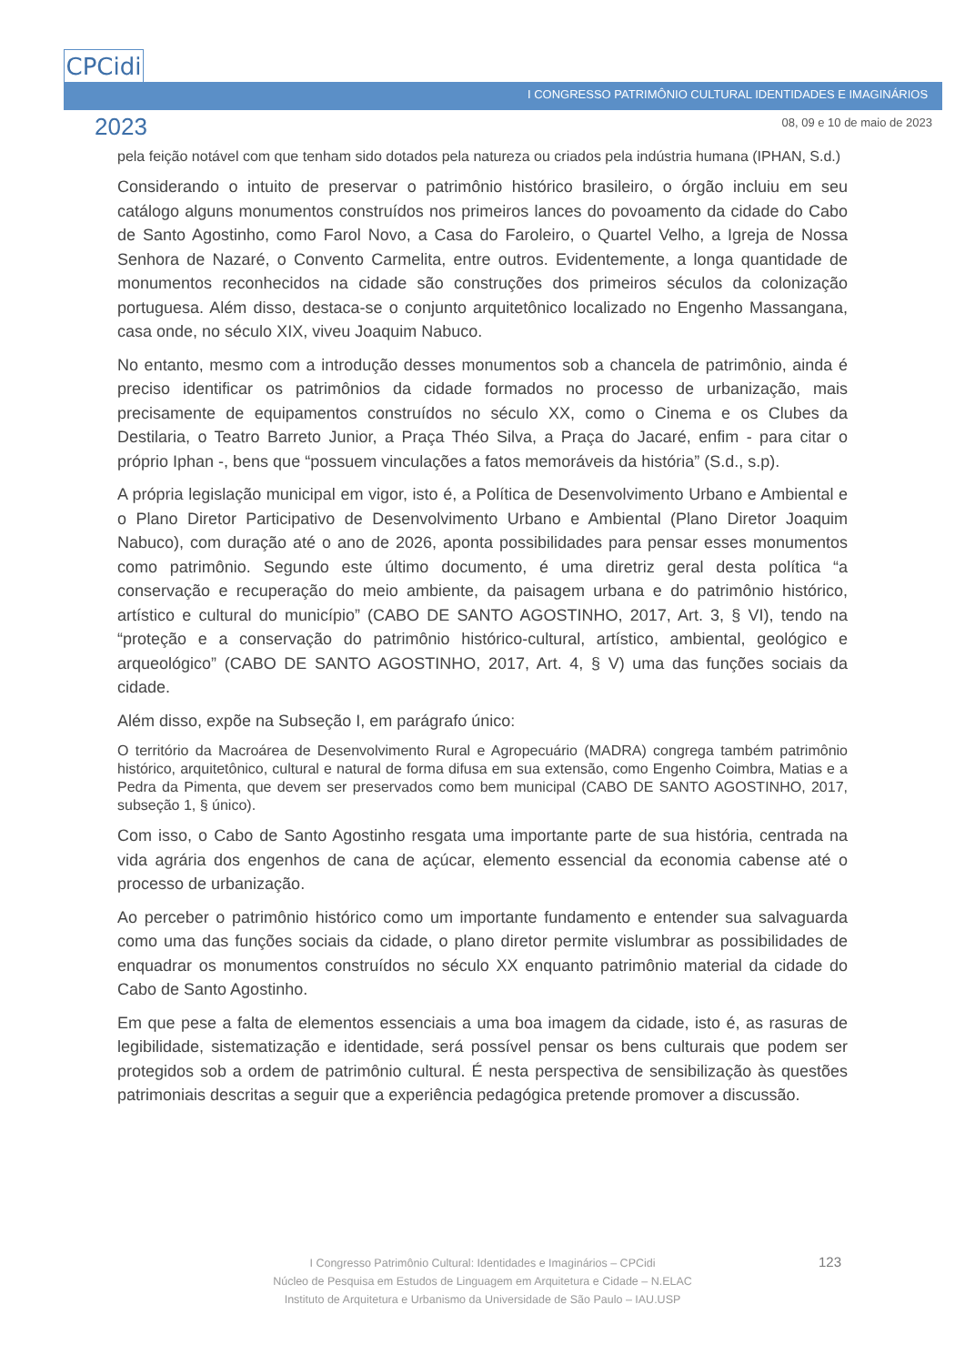CPCidi
2023
I CONGRESSO PATRIMÔNIO CULTURAL IDENTIDADES E IMAGINÁRIOS
08, 09 e 10 de maio de 2023
pela feição notável com que tenham sido dotados pela natureza ou criados pela indústria humana (IPHAN, S.d.)
Considerando o intuito de preservar o patrimônio histórico brasileiro, o órgão incluiu em seu catálogo alguns monumentos construídos nos primeiros lances do povoamento da cidade do Cabo de Santo Agostinho, como Farol Novo, a Casa do Faroleiro, o Quartel Velho, a Igreja de Nossa Senhora de Nazaré, o Convento Carmelita, entre outros. Evidentemente, a longa quantidade de monumentos reconhecidos na cidade são construções dos primeiros séculos da colonização portuguesa. Além disso, destaca-se o conjunto arquitetônico localizado no Engenho Massangana, casa onde, no século XIX, viveu Joaquim Nabuco.
No entanto, mesmo com a introdução desses monumentos sob a chancela de patrimônio, ainda é preciso identificar os patrimônios da cidade formados no processo de urbanização, mais precisamente de equipamentos construídos no século XX, como o Cinema e os Clubes da Destilaria, o Teatro Barreto Junior, a Praça Théo Silva, a Praça do Jacaré, enfim - para citar o próprio Iphan -, bens que “possuem vinculações a fatos memoráveis da história” (S.d., s.p).
A própria legislação municipal em vigor, isto é, a Política de Desenvolvimento Urbano e Ambiental e o Plano Diretor Participativo de Desenvolvimento Urbano e Ambiental (Plano Diretor Joaquim Nabuco), com duração até o ano de 2026, aponta possibilidades para pensar esses monumentos como patrimônio. Segundo este último documento, é uma diretriz geral desta política “a conservação e recuperação do meio ambiente, da paisagem urbana e do patrimônio histórico, artístico e cultural do município” (CABO DE SANTO AGOSTINHO, 2017, Art. 3, § VI), tendo na “proteção e a conservação do patrimônio histórico-cultural, artístico, ambiental, geológico e arqueológico” (CABO DE SANTO AGOSTINHO, 2017, Art. 4, § V) uma das funções sociais da cidade.
Além disso, expõe na Subseção I, em parágrafo único:
O território da Macroárea de Desenvolvimento Rural e Agropecuário (MADRA) congrega também patrimônio histórico, arquitetônico, cultural e natural de forma difusa em sua extensão, como Engenho Coimbra, Matias e a Pedra da Pimenta, que devem ser preservados como bem municipal (CABO DE SANTO AGOSTINHO, 2017, subseção 1, § único).
Com isso, o Cabo de Santo Agostinho resgata uma importante parte de sua história, centrada na vida agrária dos engenhos de cana de açúcar, elemento essencial da economia cabense até o processo de urbanização.
Ao perceber o patrimônio histórico como um importante fundamento e entender sua salvaguarda como uma das funções sociais da cidade, o plano diretor permite vislumbrar as possibilidades de enquadrar os monumentos construídos no século XX enquanto patrimônio material da cidade do Cabo de Santo Agostinho.
Em que pese a falta de elementos essenciais a uma boa imagem da cidade, isto é, as rasuras de legibilidade, sistematização e identidade, será possível pensar os bens culturais que podem ser protegidos sob a ordem de patrimônio cultural. É nesta perspectiva de sensibilização às questões patrimoniais descritas a seguir que a experiência pedagógica pretende promover a discussão.
I Congresso Patrimônio Cultural: Identidades e Imaginários – CPCidi
Núcleo de Pesquisa em Estudos de Linguagem em Arquitetura e Cidade – N.ELAC
Instituto de Arquitetura e Urbanismo da Universidade de São Paulo – IAU.USP
123